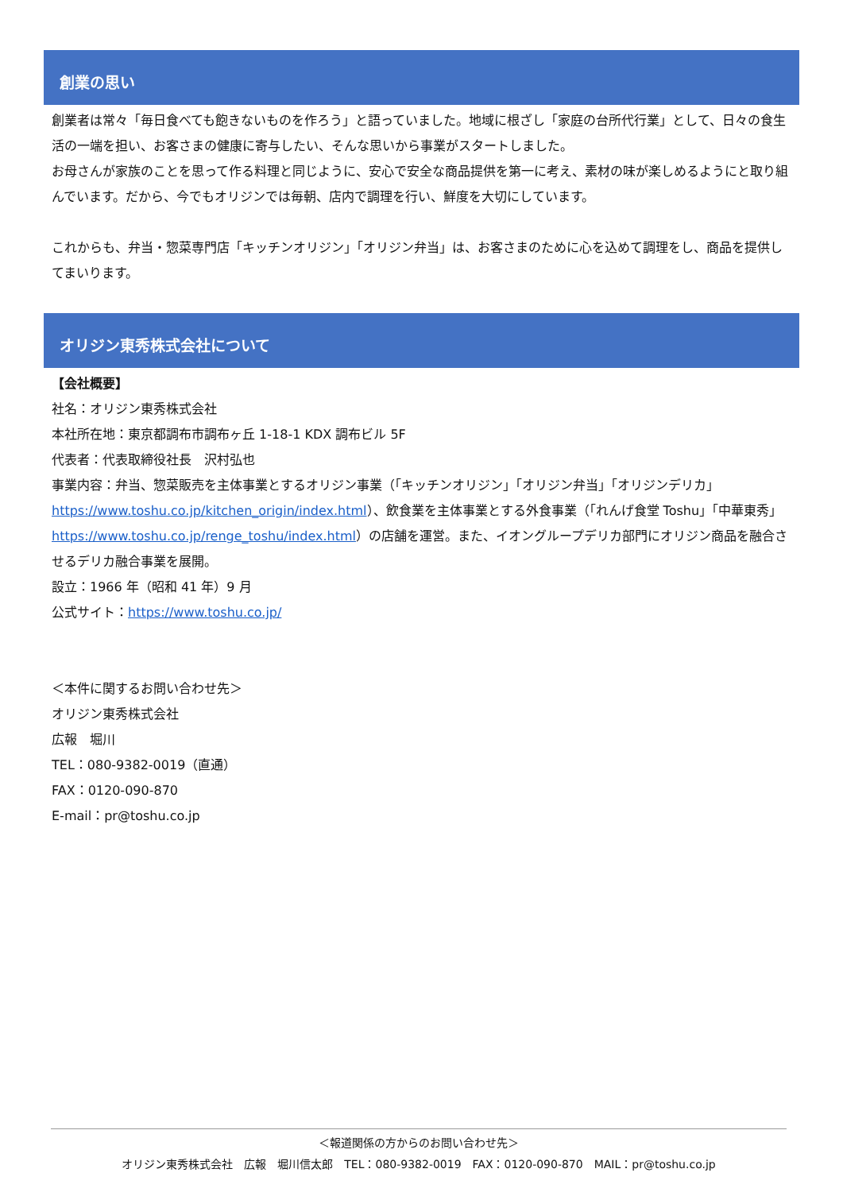創業の思い
創業者は常々「毎日食べても飽きないものを作ろう」と語っていました。地域に根ざし「家庭の台所代行業」として、日々の食生活の一端を担い、お客さまの健康に寄与したい、そんな思いから事業がスタートしました。
お母さんが家族のことを思って作る料理と同じように、安心で安全な商品提供を第一に考え、素材の味が楽しめるようにと取り組んでいます。だから、今でもオリジンでは毎朝、店内で調理を行い、鮮度を大切にしています。
これからも、弁当・惣菜専門店「キッチンオリジン」「オリジン弁当」は、お客さまのために心を込めて調理をし、商品を提供してまいります。
オリジン東秀株式会社について
【会社概要】
社名：オリジン東秀株式会社
本社所在地：東京都調布市調布ヶ丘 1-18-1 KDX 調布ビル 5F
代表者：代表取締役社長　沢村弘也
事業内容：弁当、惣菜販売を主体事業とするオリジン事業（「キッチンオリジン」「オリジン弁当」「オリジンデリカ」https://www.toshu.co.jp/kitchen_origin/index.html）、飲食業を主体事業とする外食事業（「れんげ食堂 Toshu」「中華東秀」https://www.toshu.co.jp/renge_toshu/index.html）の店舗を運営。また、イオングループデリカ部門にオリジン商品を融合させるデリカ融合事業を展開。
設立：1966 年（昭和 41 年）9 月
公式サイト：https://www.toshu.co.jp/
＜本件に関するお問い合わせ先＞
オリジン東秀株式会社
広報　堀川
TEL：080-9382-0019（直通）
FAX：0120-090-870
E-mail：pr@toshu.co.jp
＜報道関係の方からのお問い合わせ先＞
オリジン東秀株式会社　広報　堀川信太郎　TEL：080-9382-0019　FAX：0120-090-870　MAIL：pr@toshu.co.jp